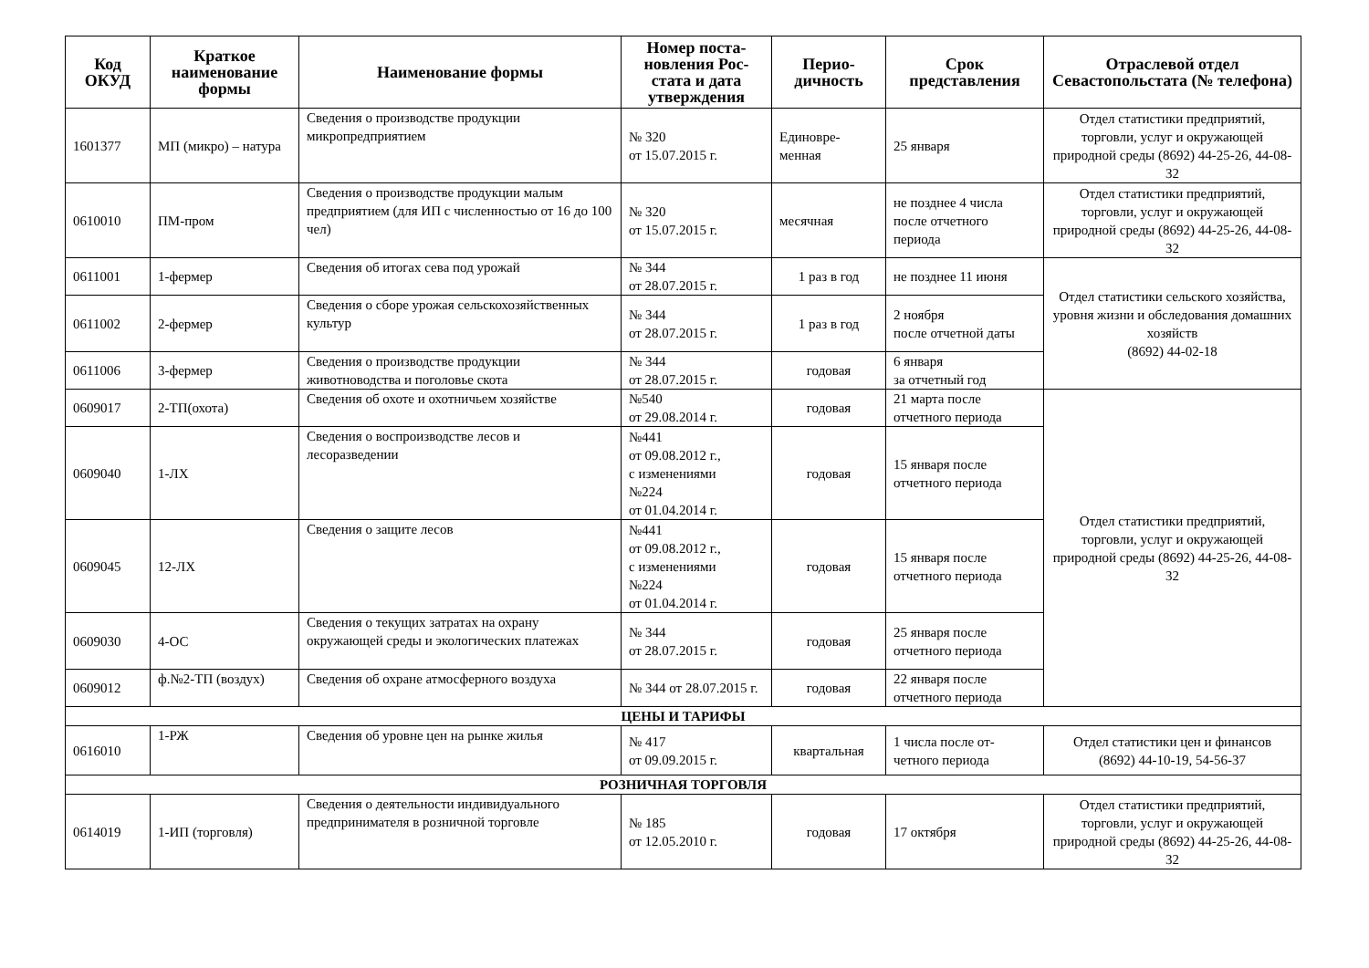| Код ОКУД | Краткое наименование формы | Наименование формы | Номер поста-новления Рос-стата и дата утверждения | Перио-дичность | Срок представления | Отраслевой отдел Севастопольстата (№ телефона) |
| --- | --- | --- | --- | --- | --- | --- |
| 1601377 | МП (микро) – натура | Сведения о производстве продукции микропредприятием | № 320 от 15.07.2015 г. | Единовре-менная | 25 января | Отдел статистики предприятий, торговли, услуг и окружающей природной среды (8692) 44-25-26, 44-08-32 |
| 0610010 | ПМ-пром | Сведения о производстве продукции малым предприятием (для ИП с численностью от 16 до 100 чел) | № 320 от 15.07.2015 г. | месячная | не позднее 4 числа после отчетного периода | Отдел статистики предприятий, торговли, услуг и окружающей природной среды (8692) 44-25-26, 44-08-32 |
| 0611001 | 1-фермер | Сведения об итогах сева под урожай | № 344 от 28.07.2015 г. | 1 раз в год | не позднее 11 июня | Отдел статистики сельского хозяйства, уровня жизни и обследования домашних хозяйств (8692) 44-02-18 |
| 0611002 | 2-фермер | Сведения о сборе урожая сельскохозяйственных культур | № 344 от 28.07.2015 г. | 1 раз в год | 2 ноября после отчетной даты | |
| 0611006 | 3-фермер | Сведения о производстве продукции животноводства и поголовье скота | № 344 от 28.07.2015 г. | годовая | 6 января за отчетный год | |
| 0609017 | 2-ТП(охота) | Сведения об охоте и охотничьем хозяйстве | №540 от 29.08.2014 г. | годовая | 21 марта после отчетного периода | Отдел статистики предприятий, торговли, услуг и окружающей природной среды (8692) 44-25-26, 44-08-32 |
| 0609040 | 1-ЛХ | Сведения о воспроизводстве лесов и лесоразведении | №441 от 09.08.2012 г., с изменениями №224 от 01.04.2014 г. | годовая | 15 января после отчетного периода | |
| 0609045 | 12-ЛХ | Сведения о защите лесов | №441 от 09.08.2012 г., с изменениями №224 от 01.04.2014 г. | годовая | 15 января после отчетного периода | |
| 0609030 | 4-ОС | Сведения о текущих затратах на охрану окружающей среды и экологических платежах | № 344 от 28.07.2015 г. | годовая | 25 января после отчетного периода | |
| 0609012 | ф.№2-ТП (воздух) | Сведения об охране атмосферного воздуха | № 344 от 28.07.2015 г. | годовая | 22 января после отчетного периода | |
| ЦЕНЫ И ТАРИФЫ | | | | | | |
| 0616010 | 1-РЖ | Сведения об уровне цен на рынке жилья | № 417 от 09.09.2015 г. | квартальная | 1 числа после от-четного периода | Отдел статистики цен и финансов (8692) 44-10-19, 54-56-37 |
| РОЗНИЧНАЯ ТОРГОВЛЯ | | | | | | |
| 0614019 | 1-ИП (торговля) | Сведения о деятельности индивидуального предпринимателя в розничной торговле | № 185 от 12.05.2010 г. | годовая | 17 октября | Отдел статистики предприятий, торговли, услуг и окружающей природной среды (8692) 44-25-26, 44-08-32 |